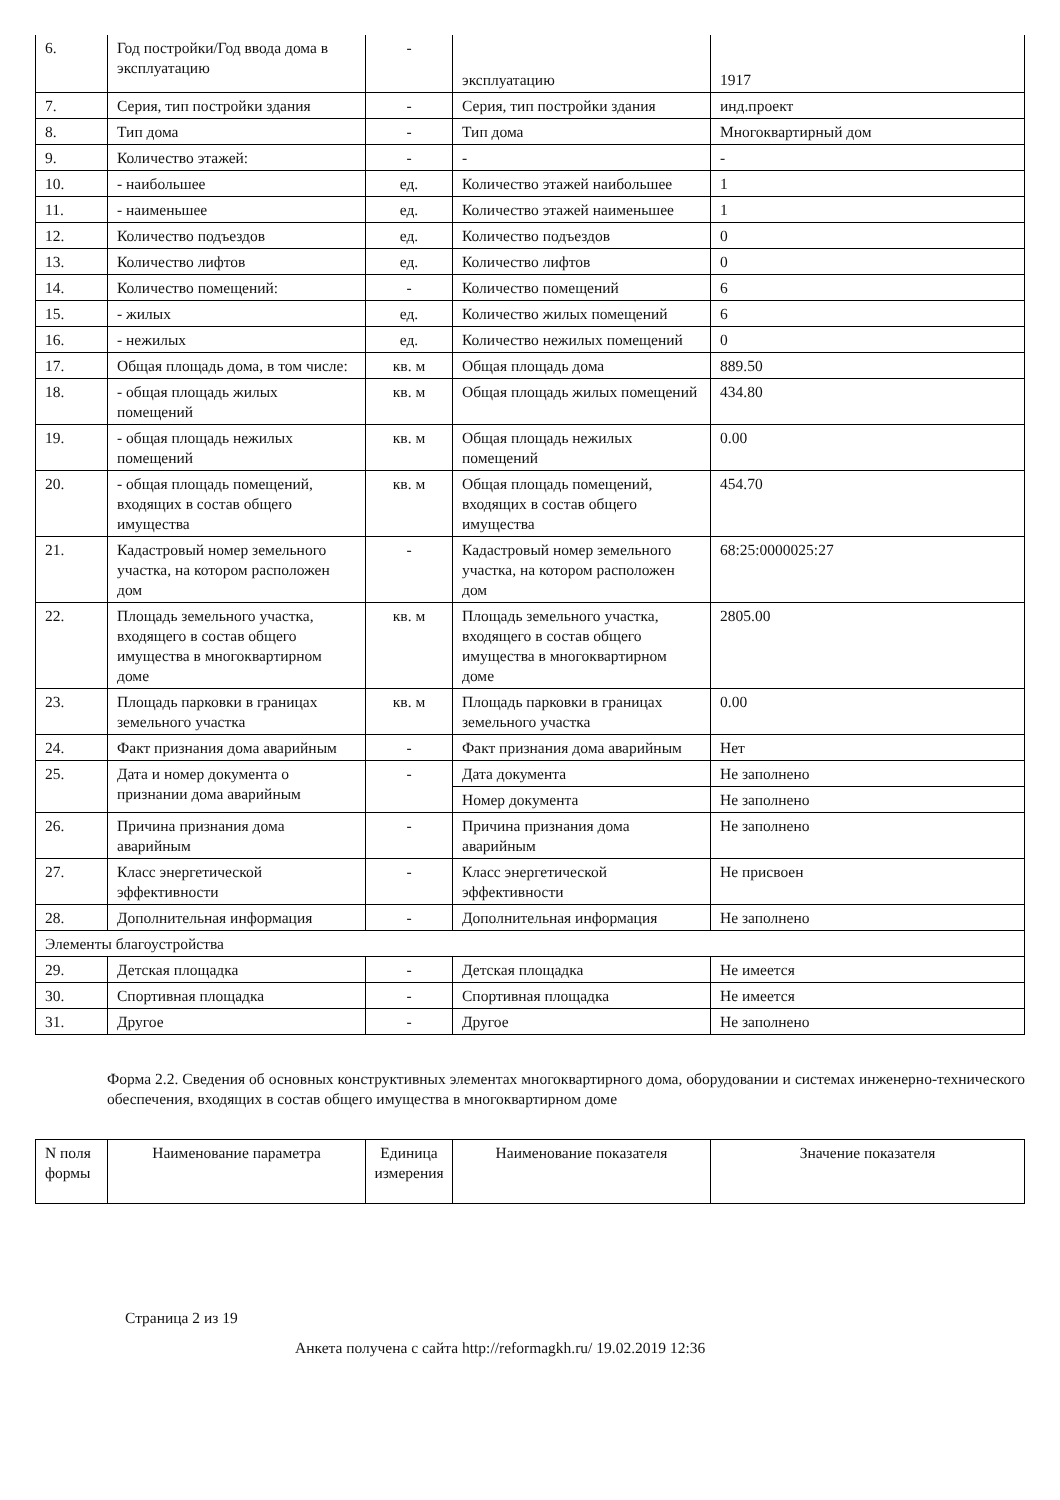| 6. | Год постройки/Год ввода дома в эксплуатацию | - | эксплуатацию | 1917 |
| 7. | Серия, тип постройки здания | - | Серия, тип постройки здания | инд.проект |
| 8. | Тип дома | - | Тип дома | Многоквартирный дом |
| 9. | Количество этажей: | - | - | - |
| 10. | - наибольшее | ед. | Количество этажей наибольшее | 1 |
| 11. | - наименьшее | ед. | Количество этажей наименьшее | 1 |
| 12. | Количество подъездов | ед. | Количество подъездов | 0 |
| 13. | Количество лифтов | ед. | Количество лифтов | 0 |
| 14. | Количество помещений: | - | Количество помещений | 6 |
| 15. | - жилых | ед. | Количество жилых помещений | 6 |
| 16. | - нежилых | ед. | Количество нежилых помещений | 0 |
| 17. | Общая площадь дома, в том числе: | кв. м | Общая площадь дома | 889.50 |
| 18. | - общая площадь жилых помещений | кв. м | Общая площадь жилых помещений | 434.80 |
| 19. | - общая площадь нежилых помещений | кв. м | Общая площадь нежилых помещений | 0.00 |
| 20. | - общая площадь помещений, входящих в состав общего имущества | кв. м | Общая площадь помещений, входящих в состав общего имущества | 454.70 |
| 21. | Кадастровый номер земельного участка, на котором расположен дом | - | Кадастровый номер земельного участка, на котором расположен дом | 68:25:0000025:27 |
| 22. | Площадь земельного участка, входящего в состав общего имущества в многоквартирном доме | кв. м | Площадь земельного участка, входящего в состав общего имущества в многоквартирном доме | 2805.00 |
| 23. | Площадь парковки в границах земельного участка | кв. м | Площадь парковки в границах земельного участка | 0.00 |
| 24. | Факт признания дома аварийным | - | Факт признания дома аварийным | Нет |
| 25. | Дата и номер документа о признании дома аварийным | - | Дата документа | Не заполнено |
| | | | Номер документа | Не заполнено |
| 26. | Причина признания дома аварийным | - | Причина признания дома аварийным | Не заполнено |
| 27. | Класс энергетической эффективности | - | Класс энергетической эффективности | Не присвоен |
| 28. | Дополнительная информация | - | Дополнительная информация | Не заполнено |
| Элементы благоустройства | | | | |
| 29. | Детская площадка | - | Детская площадка | Не имеется |
| 30. | Спортивная площадка | - | Спортивная площадка | Не имеется |
| 31. | Другое | - | Другое | Не заполнено |
Форма 2.2. Сведения об основных конструктивных элементах многоквартирного дома, оборудовании и системах инженерно-технического обеспечения, входящих в состав общего имущества в многоквартирном доме
| N поля формы | Наименование параметра | Единица измерения | Наименование показателя | Значение показателя |
| --- | --- | --- | --- | --- |
Страница 2 из 19
Анкета получена с сайта http://reformagkh.ru/ 19.02.2019 12:36